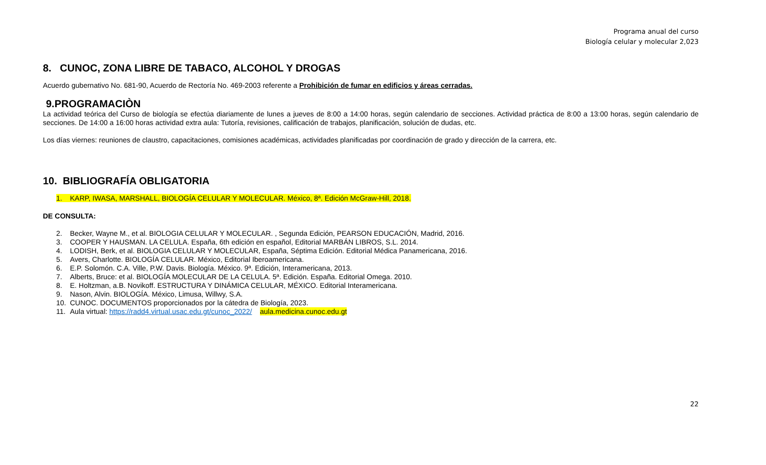Programa anual del curso
Biología celular y molecular 2,023
8. CUNOC, ZONA LIBRE DE TABACO, ALCOHOL Y DROGAS
Acuerdo gubernativo No. 681-90, Acuerdo de Rectoría No. 469-2003 referente a Prohibición de fumar en edificios y áreas cerradas.
9.PROGRAMACIÒN
La actividad teórica del Curso de biología se efectúa diariamente de lunes a jueves de 8:00 a 14:00 horas, según calendario de secciones. Actividad práctica de 8:00 a 13:00 horas, según calendario de secciones. De 14:00 a 16:00 horas actividad extra aula: Tutoría, revisiones, calificación de trabajos, planificación, solución de dudas, etc.
Los días viernes: reuniones de claustro, capacitaciones, comisiones académicas, actividades planificadas por coordinación de grado y dirección de la carrera, etc.
10. BIBLIOGRAFÍA OBLIGATORIA
1. KARP, IWASA, MARSHALL, BIOLOGÍA CELULAR Y MOLECULAR. México, 8ª. Edición McGraw-Hill, 2018.
DE CONSULTA:
2. Becker, Wayne M., et al. BIOLOGIA CELULAR Y MOLECULAR. , Segunda Edición, PEARSON EDUCACIÓN, Madrid, 2016.
3. COOPER Y HAUSMAN. LA CELULA. España, 6th edición en español, Editorial MARBÁN LIBROS, S.L. 2014.
4. LODISH, Berk, et al. BIOLOGIA CELULAR Y MOLECULAR, España, Séptima Edición. Editorial Médica Panamericana, 2016.
5. Avers, Charlotte. BIOLOGÍA CELULAR. México, Editorial Iberoamericana.
6. E.P. Solomón. C.A. Ville, P.W. Davis. Biología. México. 9ª. Edición, Interamericana, 2013.
7. Alberts, Bruce: et al. BIOLOGÍA MOLECULAR DE LA CELULA. 5ª. Edición. España. Editorial Omega. 2010.
8. E. Holtzman, a.B. Novikoff. ESTRUCTURA Y DINÁMICA CELULAR, MÉXICO. Editorial Interamericana.
9. Nason, Alvin. BIOLOGÍA. México, Limusa, Willwy, S.A.
10. CUNOC. DOCUMENTOS proporcionados por la cátedra de Biología, 2023.
11. Aula virtual: https://radd4.virtual.usac.edu.gt/cunoc_2022/ aula.medicina.cunoc.edu.gt
22